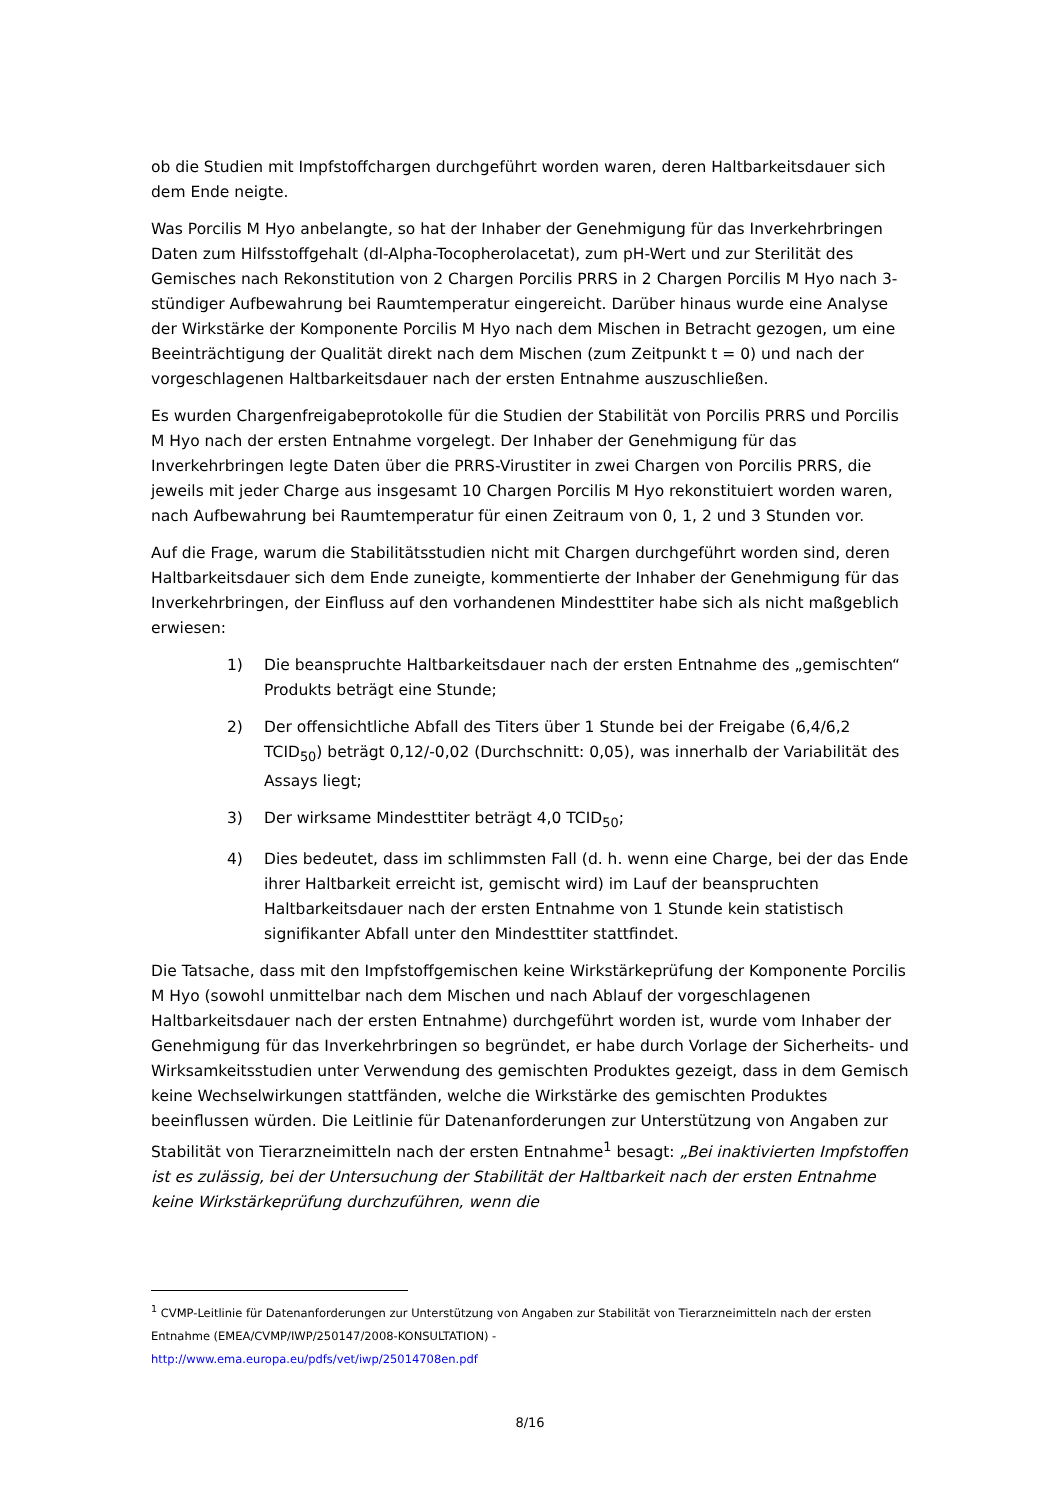ob die Studien mit Impfstoffchargen durchgeführt worden waren, deren Haltbarkeitsdauer sich dem Ende neigte.
Was Porcilis M Hyo anbelangte, so hat der Inhaber der Genehmigung für das Inverkehrbringen Daten zum Hilfsstoffgehalt (dl-Alpha-Tocopherolacetat), zum pH-Wert und zur Sterilität des Gemisches nach Rekonstitution von 2 Chargen Porcilis PRRS in 2 Chargen Porcilis M Hyo nach 3-stündiger Aufbewahrung bei Raumtemperatur eingereicht. Darüber hinaus wurde eine Analyse der Wirkstärke der Komponente Porcilis M Hyo nach dem Mischen in Betracht gezogen, um eine Beeinträchtigung der Qualität direkt nach dem Mischen (zum Zeitpunkt t = 0) und nach der vorgeschlagenen Haltbarkeitsdauer nach der ersten Entnahme auszuschließen.
Es wurden Chargenfreigabeprotokolle für die Studien der Stabilität von Porcilis PRRS und Porcilis M Hyo nach der ersten Entnahme vorgelegt. Der Inhaber der Genehmigung für das Inverkehrbringen legte Daten über die PRRS-Virustiter in zwei Chargen von Porcilis PRRS, die jeweils mit jeder Charge aus insgesamt 10 Chargen Porcilis M Hyo rekonstituiert worden waren, nach Aufbewahrung bei Raumtemperatur für einen Zeitraum von 0, 1, 2 und 3 Stunden vor.
Auf die Frage, warum die Stabilitätsstudien nicht mit Chargen durchgeführt worden sind, deren Haltbarkeitsdauer sich dem Ende zuneigte, kommentierte der Inhaber der Genehmigung für das Inverkehrbringen, der Einfluss auf den vorhandenen Mindesttiter habe sich als nicht maßgeblich erwiesen:
1) Die beanspruchte Haltbarkeitsdauer nach der ersten Entnahme des „gemischten“ Produkts beträgt eine Stunde;
2) Der offensichtliche Abfall des Titers über 1 Stunde bei der Freigabe (6,4/6,2 TCID<sub>50</sub>) beträgt 0,12/-0,02 (Durchschnitt: 0,05), was innerhalb der Variabilität des Assays liegt;
3) Der wirksame Mindesttiter beträgt 4,0 TCID<sub>50</sub>;
4) Dies bedeutet, dass im schlimmsten Fall (d. h. wenn eine Charge, bei der das Ende ihrer Haltbarkeit erreicht ist, gemischt wird) im Lauf der beanspruchten Haltbarkeitsdauer nach der ersten Entnahme von 1 Stunde kein statistisch signifikanter Abfall unter den Mindesttiter stattfindet.
Die Tatsache, dass mit den Impfstoffgemischen keine Wirkstärkeprüfung der Komponente Porcilis M Hyo (sowohl unmittelbar nach dem Mischen und nach Ablauf der vorgeschlagenen Haltbarkeitsdauer nach der ersten Entnahme) durchgeführt worden ist, wurde vom Inhaber der Genehmigung für das Inverkehrbringen so begründet, er habe durch Vorlage der Sicherheits- und Wirksamkeitsstudien unter Verwendung des gemischten Produktes gezeigt, dass in dem Gemisch keine Wechselwirkungen stattfänden, welche die Wirkstärke des gemischten Produktes beeinflussen würden. Die Leitlinie für Datenanforderungen zur Unterstützung von Angaben zur Stabilität von Tierarzneimitteln nach der ersten Entnahme<sup>1</sup> besagt: „Bei inaktivierten Impfstoffen ist es zulässig, bei der Untersuchung der Stabilität der Haltbarkeit nach der ersten Entnahme keine Wirkstärkeprüfung durchzuführen, wenn die
<sup>1</sup> CVMP-Leitlinie für Datenanforderungen zur Unterstützung von Angaben zur Stabilität von Tierarzneimitteln nach der ersten Entnahme (EMEA/CVMP/IWP/250147/2008-KONSULTATION) -
http://www.ema.europa.eu/pdfs/vet/iwp/25014708en.pdf
8/16